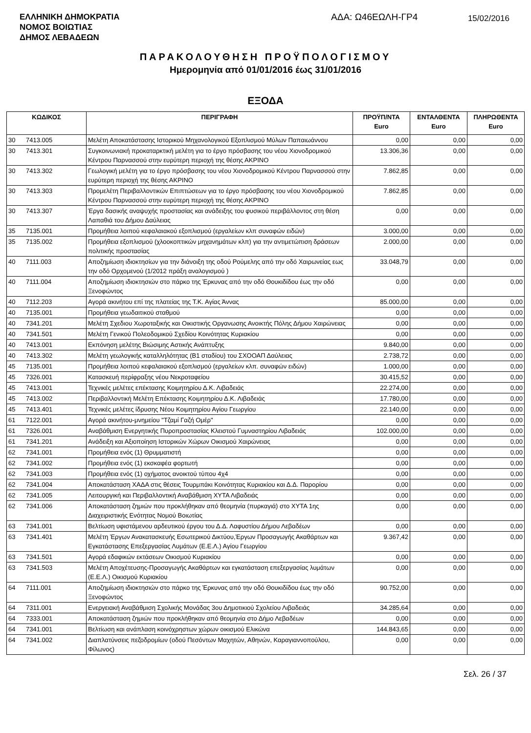ΕΛΛΗΝΙΚΗ ΔΗΜΟΚΡΑΤΙΑ
ΝΟΜΟΣ ΒΟΙΩΤΙΑΣ
ΔΗΜΟΣ ΛΕΒΑΔΕΩΝ
ΑΔΑ: Ω46ΕΩΛΗ-ΓΡ4
15/02/2016
ΠΑΡΑΚΟΛΟΥΘΗΣΗ ΠΡΟΫΠΟΛΟΓΙΣΜΟΥ
Ημερομηνία από 01/01/2016 έως 31/01/2016
ΕΞΟΔΑ
| ΚΩΔΙΚΟΣ | | ΠΕΡΙΓΡΑΦΗ | ΠΡΟΫΠ/ΝΤΑ Euro | ΕΝΤΑΛΘΕΝΤΑ Euro | ΠΛΗΡΩΘΕΝΤΑ Euro |
| --- | --- | --- | --- | --- | --- |
| 30 | 7413.005 | Μελέτη Αποκατάστασης Ιστορικού Μηχανολογικού Εξοπλισμού Μύλων Παπαιωάννου | 0,00 | 0,00 | 0,00 |
| 30 | 7413.301 | Συγκοινωνιακή προκαταρκτική μελέτη για το έργο πρόσβασης του νέου Χιονοδρομικού Κέντρου Παρνασσού στην ευρύτερη περιοχή της θέσης ΑΚΡΙΝΟ | 13.306,36 | 0,00 | 0,00 |
| 30 | 7413.302 | Γεωλογική μελέτη για το έργο πρόσβασης του νέου Χιονοδρομικού Κέντρου Παρνασσού στην ευρύτερη περιοχή της θέσης ΑΚΡΙΝΟ | 7.862,85 | 0,00 | 0,00 |
| 30 | 7413.303 | Προμελέτη Περιβαλλοντικών Επιπτώσεων για το έργο πρόσβασης του νέου Χιονοδρομικού Κέντρου Παρνασσού στην ευρύτερη περιοχή της θέσης ΑΚΡΙΝΟ | 7.862,85 | 0,00 | 0,00 |
| 30 | 7413.307 | Έργα δασικής αναψυχής προστασίας και ανάδειξης του φυσικού περιβάλλοντος στη θέση Λαπαθιά του Δήμου Δαύλειας | 0,00 | 0,00 | 0,00 |
| 35 | 7135.001 | Προμήθεια λοιπού κεφαλαιακού εξοπλισμού (εργαλείων κλπ συναφών ειδών) | 3.000,00 | 0,00 | 0,00 |
| 35 | 7135.002 | Προμήθεια εξοπλισμού (χλοοκοπτικών μηχανημάτων κλπ) για την αντιμετώπιση δράσεων πολιτικής προστασίας | 2.000,00 | 0,00 | 0,00 |
| 40 | 7111.003 | Αποζημίωση ιδιοκτησίων για την διάνοιξη της οδού Ρούμελης από την οδό Χαιρωνείας εως την οδό Ορχομενού (1/2012 πράξη αναλογισμού ) | 33.048,79 | 0,00 | 0,00 |
| 40 | 7111.004 | Αποζημίωση ιδιοκτησιών στο πάρκο της Έρκυνας από την οδό Θουκιδίδου έως την οδό Ξενοφώντος | 0,00 | 0,00 | 0,00 |
| 40 | 7112.203 | Αγορά ακινήτου επί της πλατείας της Τ.Κ. Αγίας Άννας | 85.000,00 | 0,00 | 0,00 |
| 40 | 7135.001 | Προμήθεια γεωδαιτικού σταθμού | 0,00 | 0,00 | 0,00 |
| 40 | 7341.201 | Μελέτη Σχεδιου Χωροταξικής και Οικιστικής Οργανωσης Ανοικτής Πόλης Δήμου Χαιρώνειας | 0,00 | 0,00 | 0,00 |
| 40 | 7341.501 | Μελέτη Γενικού Πολεοδομικού Σχεδίου Κοινότητας Κυριακίου | 0,00 | 0,00 | 0,00 |
| 40 | 7413.001 | Εκπόνηση μελέτης Βιώσιμης Αστικής Ανάπτυξης | 9.840,00 | 0,00 | 0,00 |
| 40 | 7413.302 | Μελέτη γεωλογικής καταλληλότητας (Β1 σταδίου) του ΣΧΟΟΑΠ Δαύλειας | 2.738,72 | 0,00 | 0,00 |
| 45 | 7135.001 | Προμήθεια λοιπού κεφαλαιακού εξοπλισμού (εργαλείων κλπ. συναφών ειδών) | 1.000,00 | 0,00 | 0,00 |
| 45 | 7326.001 | Κατασκευή περίφραξης νέου Νεκροταφείου | 30.415,52 | 0,00 | 0,00 |
| 45 | 7413.001 | Τεχνικές μελέτες επέκτασης Κοιμητηρίου Δ.Κ. Λιβαδειάς | 22.274,00 | 0,00 | 0,00 |
| 45 | 7413.002 | Περιβαλλοντική Μελέτη Επέκτασης Κοιμητηρίου Δ.Κ. Λιβαδειάς | 17.780,00 | 0,00 | 0,00 |
| 45 | 7413.401 | Τεχνικές μελέτες ίδρυσης Νέου Κοιμητηρίου Αγίου Γεωργίου | 22.140,00 | 0,00 | 0,00 |
| 61 | 7122.001 | Αγορά ακινήτου-μνημείου "Τζαμί Γαζή Ομέρ" | 0,00 | 0,00 | 0,00 |
| 61 | 7326.001 | Αναβάθμιση Ενεργητικής Πυροπροστασίας Κλειστού Γυμναστηρίου Λιβαδειάς | 102.000,00 | 0,00 | 0,00 |
| 61 | 7341.201 | Ανάδειξη και Αξιοποίηση Ιστορικών Χώρων Οικισμού Χαιρώνειας | 0,00 | 0,00 | 0,00 |
| 62 | 7341.001 | Προμήθεια ενός (1) Θρυμματιστή | 0,00 | 0,00 | 0,00 |
| 62 | 7341.002 | Προμήθεια ενός (1) εκσκαφέα φορτωτή | 0,00 | 0,00 | 0,00 |
| 62 | 7341.003 | Προμήθεια ενός (1) οχήματος ανοικτού τύπου 4χ4 | 0,00 | 0,00 | 0,00 |
| 62 | 7341.004 | Αποκατάσταση ΧΑΔΑ στις θέσεις Τουρμπάκι Κοινότητας Κυριακίου και Δ.Δ. Παρορίου | 0,00 | 0,00 | 0,00 |
| 62 | 7341.005 | Λειτουργική και Περιβαλλοντική Αναβάθμιση ΧΥΤΑ Λιβαδειάς | 0,00 | 0,00 | 0,00 |
| 62 | 7341.006 | Αποκατάσταση ζημιών που προκλήθηκαν από θεομηνία (πυρκαγιά) στο ΧΥΤΑ 1ης Διαχειριστικής Ενότητας Νομού Βοιωτίας | 0,00 | 0,00 | 0,00 |
| 63 | 7341.001 | Βελτίωση υφιστάμενου αρδευτικού έργου του Δ.Δ. Λαφυστίου Δήμου Λεβαδέων | 0,00 | 0,00 | 0,00 |
| 63 | 7341.401 | Μελέτη Έργων Ανακατασκευής Εσωτερικού Δικτύου,Έργων Προσαγωγής Ακαθάρτων και Εγκατάστασης Επεξεργασίας Λυμάτων (Ε.Ε.Λ.) Αγίου Γεωργίου | 9.367,42 | 0,00 | 0,00 |
| 63 | 7341.501 | Αγορά εδαφικών εκτάσεων Οικισμού Κυριακίου | 0,00 | 0,00 | 0,00 |
| 63 | 7341.503 | Μελέτη Αποχέτευσης-Προσαγωγής Ακαθάρτων και εγκατάσταση επεξεργασίας λυμάτων (Ε.Ε.Λ.) Οικισμού Κυριακίου | 0,00 | 0,00 | 0,00 |
| 64 | 7111.001 | Αποζημίωση ιδιοκτησιών στο πάρκο της Έρκυνας από την οδό Θουκιδίδου έως την οδό Ξενοφώντος | 90.752,00 | 0,00 | 0,00 |
| 64 | 7311.001 | Ενεργειακή Αναβάθμιση Σχολικής Μονάδας 3ου Δημοτικιού Σχολείου Λιβαδειάς | 34.285,64 | 0,00 | 0,00 |
| 64 | 7333.001 | Αποκατάσταση ζημιών που προκλήθηκαν από θεομηνία στο Δήμο Λεβαδέων | 0,00 | 0,00 | 0,00 |
| 64 | 7341.001 | Βελτίωση και ανάπλαση κοινόχρηστων χώρων οικισμού Ελικώνα | 144.843,65 | 0,00 | 0,00 |
| 64 | 7341.002 | Διαπλατύνσεις πεζοδρομίων (οδού Πεσόντων Μαχητών, Αθηνών, Καραγιαννοπούλου, Φίλωνος) | 0,00 | 0,00 | 0,00 |
Σελ. 26 / 37